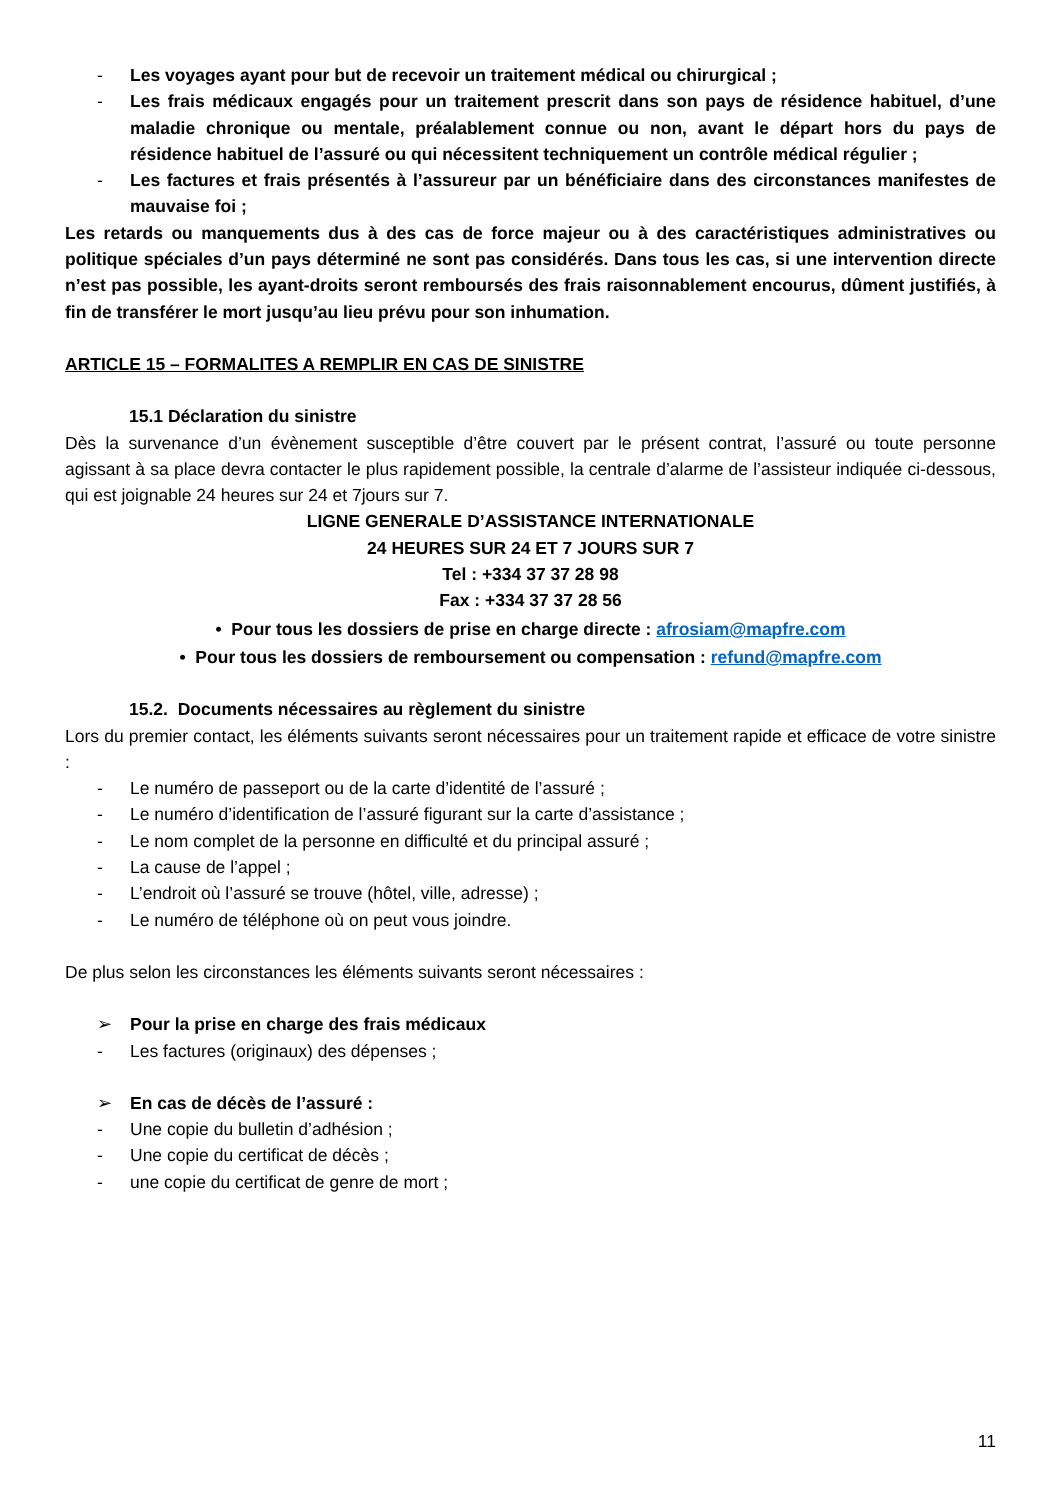- Les voyages ayant pour but de recevoir un traitement médical ou chirurgical ;
- Les frais médicaux engagés pour un traitement prescrit dans son pays de résidence habituel, d’une maladie chronique ou mentale, préalablement connue ou non, avant le départ hors du pays de résidence habituel de l’assuré ou qui nécessitent techniquement un contrôle médical régulier ;
- Les factures et frais présentés à l’assureur par un bénéficiaire dans des circonstances manifestes de mauvaise foi ;
Les retards ou manquements dus à des cas de force majeur ou à des caractéristiques administratives ou politique spéciales d’un pays déterminé ne sont pas considérés. Dans tous les cas, si une intervention directe n’est pas possible, les ayant-droits seront remboursés des frais raisonnablement encourus, dûment justifiés, à fin de transférer le mort jusqu’au lieu prévu pour son inhumation.
ARTICLE 15 – FORMALITES A REMPLIR EN CAS DE SINISTRE
15.1 Déclaration du sinistre
Dès la survenance d’un évènement susceptible d’être couvert par le présent contrat, l’assuré ou toute personne agissant à sa place devra contacter le plus rapidement possible, la centrale d’alarme de l’assisteur indiquée ci-dessous, qui est joignable 24 heures sur 24 et 7jours sur 7.
LIGNE GENERALE D’ASSISTANCE INTERNATIONALE
24 HEURES SUR 24 ET 7 JOURS SUR 7
Tel : +334 37 37 28 98
Fax : +334 37 37 28 56
• Pour tous les dossiers de prise en charge directe : afrosiam@mapfre.com
• Pour tous les dossiers de remboursement ou compensation : refund@mapfre.com
15.2. Documents nécessaires au règlement du sinistre
Lors du premier contact, les éléments suivants seront nécessaires pour un traitement rapide et efficace de votre sinistre :
- Le numéro de passeport ou de la carte d’identité de l’assuré ;
- Le numéro d’identification de l’assuré figurant sur la carte d’assistance ;
- Le nom complet de la personne en difficulté et du principal assuré ;
- La cause de l’appel ;
- L’endroit où l’assuré se trouve (hôtel, ville, adresse) ;
- Le numéro de téléphone où on peut vous joindre.
De plus selon les circonstances les éléments suivants seront nécessaires :
➢ Pour la prise en charge des frais médicaux
- Les factures (originaux) des dépenses ;
➢ En cas de décès de l’assuré :
- Une copie du bulletin d’adhésion ;
- Une copie du certificat de décès ;
- une copie du certificat de genre de mort ;
11